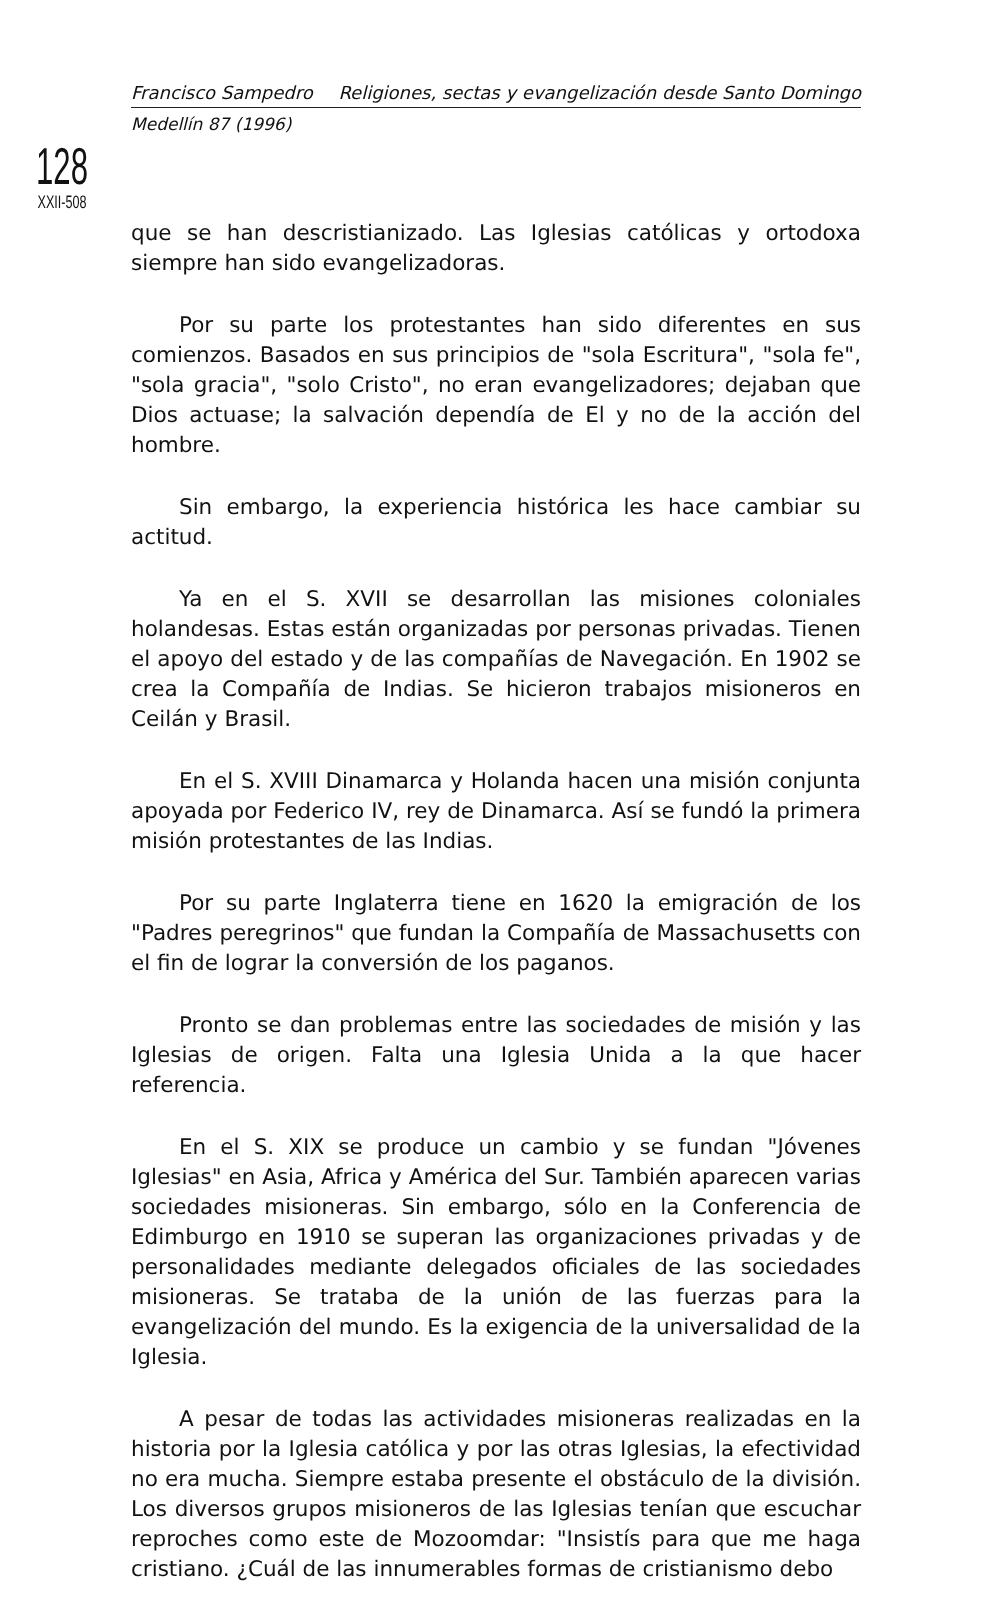Francisco Sampedro Religiones, sectas y evangelización desde Santo Domingo
Medellín 87 (1996)
128
XXII-508
que se han descristianizado. Las Iglesias católicas y ortodoxa siempre han sido evangelizadoras.
Por su parte los protestantes han sido diferentes en sus comienzos. Basados en sus principios de "sola Escritura", "sola fe", "sola gracia", "solo Cristo", no eran evangelizadores; dejaban que Dios actuase; la salvación dependía de El y no de la acción del hombre.
Sin embargo, la experiencia histórica les hace cambiar su actitud.
Ya en el S. XVII se desarrollan las misiones coloniales holandesas. Estas están organizadas por personas privadas. Tienen el apoyo del estado y de las compañías de Navegación. En 1902 se crea la Compañía de Indias. Se hicieron trabajos misioneros en Ceilán y Brasil.
En el S. XVIII Dinamarca y Holanda hacen una misión conjunta apoyada por Federico IV, rey de Dinamarca. Así se fundó la primera misión protestantes de las Indias.
Por su parte Inglaterra tiene en 1620 la emigración de los "Padres peregrinos" que fundan la Compañía de Massachusetts con el fin de lograr la conversión de los paganos.
Pronto se dan problemas entre las sociedades de misión y las Iglesias de origen. Falta una Iglesia Unida a la que hacer referencia.
En el S. XIX se produce un cambio y se fundan "Jóvenes Iglesias" en Asia, Africa y América del Sur. También aparecen varias sociedades misioneras. Sin embargo, sólo en la Conferencia de Edimburgo en 1910 se superan las organizaciones privadas y de personalidades mediante delegados oficiales de las sociedades misioneras. Se trataba de la unión de las fuerzas para la evangelización del mundo. Es la exigencia de la universalidad de la Iglesia.
A pesar de todas las actividades misioneras realizadas en la historia por la Iglesia católica y por las otras Iglesias, la efectividad no era mucha. Siempre estaba presente el obstáculo de la división. Los diversos grupos misioneros de las Iglesias tenían que escuchar reproches como este de Mozoomdar: "Insistís para que me haga cristiano. ¿Cuál de las innumerables formas de cristianismo debo